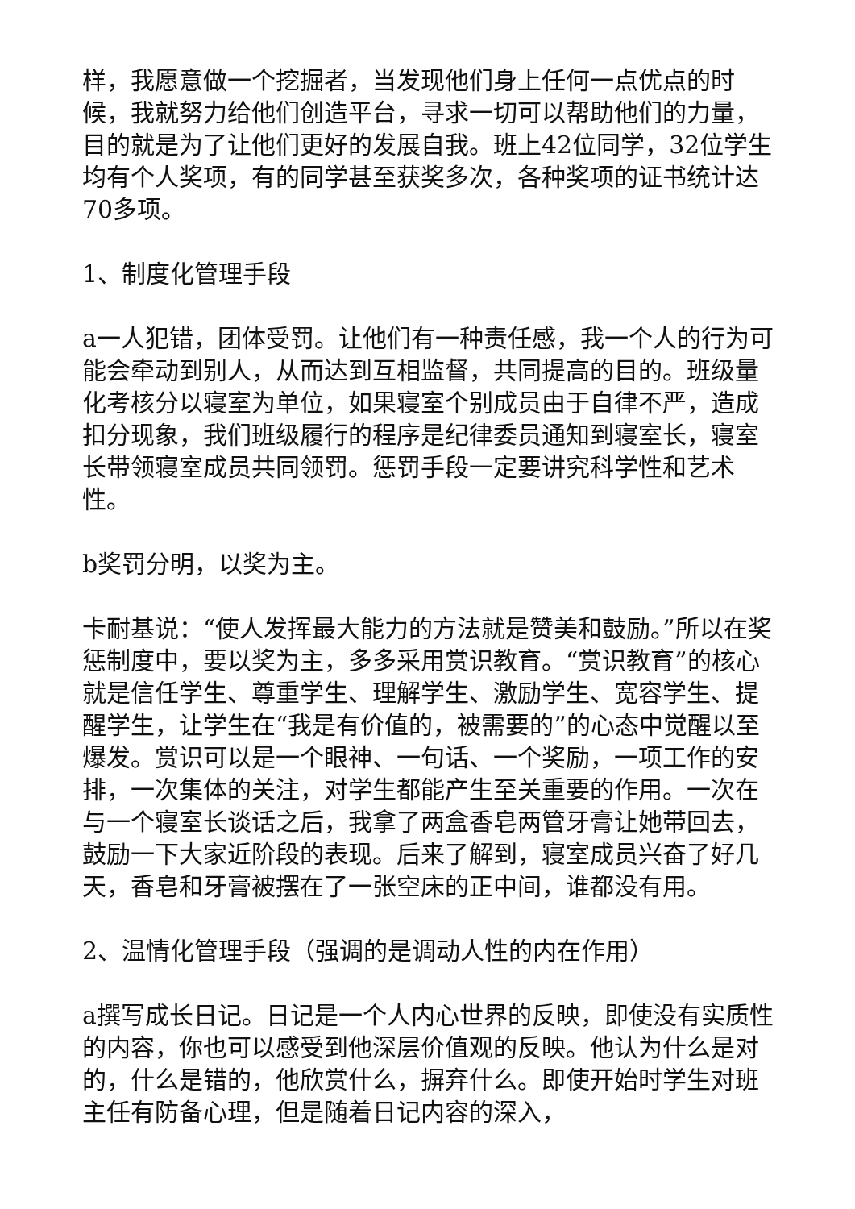样，我愿意做一个挖掘者，当发现他们身上任何一点优点的时候，我就努力给他们创造平台，寻求一切可以帮助他们的力量，目的就是为了让他们更好的发展自我。班上42位同学，32位学生均有个人奖项，有的同学甚至获奖多次，各种奖项的证书统计达70多项。
1、制度化管理手段
a一人犯错，团体受罚。让他们有一种责任感，我一个人的行为可能会牵动到别人，从而达到互相监督，共同提高的目的。班级量化考核分以寝室为单位，如果寝室个别成员由于自律不严，造成扣分现象，我们班级履行的程序是纪律委员通知到寝室长，寝室长带领寝室成员共同领罚。惩罚手段一定要讲究科学性和艺术性。
b奖罚分明，以奖为主。
卡耐基说：“使人发挥最大能力的方法就是赞美和鼓励。”所以在奖惩制度中，要以奖为主，多多采用赏识教育。“赏识教育”的核心就是信任学生、尊重学生、理解学生、激励学生、宽容学生、提醒学生，让学生在“我是有价值的，被需要的”的心态中觉醒以至爆发。赏识可以是一个眼神、一句话、一个奖励，一项工作的安排，一次集体的关注，对学生都能产生至关重要的作用。一次在与一个寝室长谈话之后，我拿了两盒香皂两管牙膏让她带回去，鼓励一下大家近阶段的表现。后来了解到，寝室成员兴奋了好几天，香皂和牙膏被摆在了一张空床的正中间，谁都没有用。
2、温情化管理手段（强调的是调动人性的内在作用）
a撰写成长日记。日记是一个人内心世界的反映，即使没有实质性的内容，你也可以感受到他深层价值观的反映。他认为什么是对的，什么是错的，他欣赏什么，摒弃什么。即使开始时学生对班主任有防备心理，但是随着日记内容的深入，